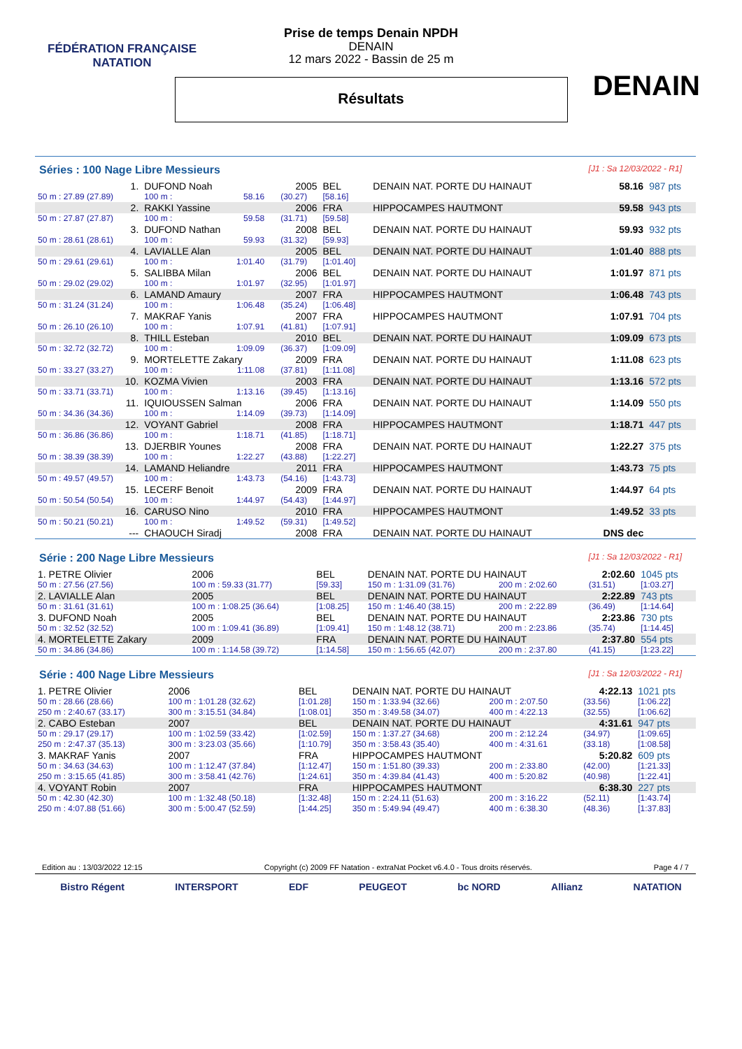FÉDÉRATION FRANÇAISE
NATATION
DENAIN
Prise de temps Denain NPDH
DENAIN
12 mars 2022 - Bassin de 25 m
Résultats
Séries : 100 Nage Libre Messieurs [J1 : Sa 12/03/2022 - R1]
| 1. | DUFOND Noah | | | 2005 | BEL | DENAIN NAT. PORTE DU HAINAUT | 58.16 | 987 pts |
| 50 m : 27.89 (27.89) | 100 m : | 58.16 | | (30.27) | [58.16] | | | |
| 2. | RAKKI Yassine | | | 2006 | FRA | HIPPOCAMPES HAUTMONT | 59.58 | 943 pts |
| 50 m : 27.87 (27.87) | 100 m : | 59.58 | | (31.71) | [59.58] | | | |
| 3. | DUFOND Nathan | | | 2008 | BEL | DENAIN NAT. PORTE DU HAINAUT | 59.93 | 932 pts |
| 50 m : 28.61 (28.61) | 100 m : | 59.93 | | (31.32) | [59.93] | | | |
| 4. | LAVIALLE Alan | | | 2005 | BEL | DENAIN NAT. PORTE DU HAINAUT | 1:01.40 | 888 pts |
| 50 m : 29.61 (29.61) | 100 m : | 1:01.40 | | (31.79) | [1:01.40] | | | |
| 5. | SALIBBA Milan | | | 2006 | BEL | DENAIN NAT. PORTE DU HAINAUT | 1:01.97 | 871 pts |
| 50 m : 29.02 (29.02) | 100 m : | 1:01.97 | | (32.95) | [1:01.97] | | | |
| 6. | LAMAND Amaury | | | 2007 | FRA | HIPPOCAMPES HAUTMONT | 1:06.48 | 743 pts |
| 50 m : 31.24 (31.24) | 100 m : | 1:06.48 | | (35.24) | [1:06.48] | | | |
| 7. | MAKRAF Yanis | | | 2007 | FRA | HIPPOCAMPES HAUTMONT | 1:07.91 | 704 pts |
| 50 m : 26.10 (26.10) | 100 m : | 1:07.91 | | (41.81) | [1:07.91] | | | |
| 8. | THILL Esteban | | | 2010 | BEL | DENAIN NAT. PORTE DU HAINAUT | 1:09.09 | 673 pts |
| 50 m : 32.72 (32.72) | 100 m : | 1:09.09 | | (36.37) | [1:09.09] | | | |
| 9. | MORTELETTE Zakary | | | 2009 | FRA | DENAIN NAT. PORTE DU HAINAUT | 1:11.08 | 623 pts |
| 50 m : 33.27 (33.27) | 100 m : | 1:11.08 | | (37.81) | [1:11.08] | | | |
| 10. | KOZMA Vivien | | | 2003 | FRA | DENAIN NAT. PORTE DU HAINAUT | 1:13.16 | 572 pts |
| 50 m : 33.71 (33.71) | 100 m : | 1:13.16 | | (39.45) | [1:13.16] | | | |
| 11. | IQUIOUSSEN Salman | | | 2006 | FRA | DENAIN NAT. PORTE DU HAINAUT | 1:14.09 | 550 pts |
| 50 m : 34.36 (34.36) | 100 m : | 1:14.09 | | (39.73) | [1:14.09] | | | |
| 12. | VOYANT Gabriel | | | 2008 | FRA | HIPPOCAMPES HAUTMONT | 1:18.71 | 447 pts |
| 50 m : 36.86 (36.86) | 100 m : | 1:18.71 | | (41.85) | [1:18.71] | | | |
| 13. | DJERBIR Younes | | | 2008 | FRA | DENAIN NAT. PORTE DU HAINAUT | 1:22.27 | 375 pts |
| 50 m : 38.39 (38.39) | 100 m : | 1:22.27 | | (43.88) | [1:22.27] | | | |
| 14. | LAMAND Heliandre | | | 2011 | FRA | HIPPOCAMPES HAUTMONT | 1:43.73 | 75 pts |
| 50 m : 49.57 (49.57) | 100 m : | 1:43.73 | | (54.16) | [1:43.73] | | | |
| 15. | LECERF Benoit | | | 2009 | FRA | DENAIN NAT. PORTE DU HAINAUT | 1:44.97 | 64 pts |
| 50 m : 50.54 (50.54) | 100 m : | 1:44.97 | | (54.43) | [1:44.97] | | | |
| 16. | CARUSO Nino | | | 2010 | FRA | HIPPOCAMPES HAUTMONT | 1:49.52 | 33 pts |
| 50 m : 50.21 (50.21) | 100 m : | 1:49.52 | | (59.31) | [1:49.52] | | | |
| --- | CHAOUCH Siradj | | | 2008 | FRA | DENAIN NAT. PORTE DU HAINAUT | DNS dec | |
Série : 200 Nage Libre Messieurs [J1 : Sa 12/03/2022 - R1]
| 1. PETRE Olivier | 2006 | BEL | DENAIN NAT. PORTE DU HAINAUT | | 2:02.60 | 1045 pts |
| 50 m : 27.56 (27.56) | 100 m : 59.33 (31.77) | [59.33] | 150 m : 1:31.09 (31.76) | 200 m : 2:02.60 | (31.51) | [1:03.27] |
| 2. LAVIALLE Alan | 2005 | BEL | DENAIN NAT. PORTE DU HAINAUT | | 2:22.89 | 743 pts |
| 50 m : 31.61 (31.61) | 100 m : 1:08.25 (36.64) | [1:08.25] | 150 m : 1:46.40 (38.15) | 200 m : 2:22.89 | (36.49) | [1:14.64] |
| 3. DUFOND Noah | 2005 | BEL | DENAIN NAT. PORTE DU HAINAUT | | 2:23.86 | 730 pts |
| 50 m : 32.52 (32.52) | 100 m : 1:09.41 (36.89) | [1:09.41] | 150 m : 1:48.12 (38.71) | 200 m : 2:23.86 | (35.74) | [1:14.45] |
| 4. MORTELETTE Zakary | 2009 | FRA | DENAIN NAT. PORTE DU HAINAUT | | 2:37.80 | 554 pts |
| 50 m : 34.86 (34.86) | 100 m : 1:14.58 (39.72) | [1:14.58] | 150 m : 1:56.65 (42.07) | 200 m : 2:37.80 | (41.15) | [1:23.22] |
Série : 400 Nage Libre Messieurs [J1 : Sa 12/03/2022 - R1]
| 1. PETRE Olivier | 2006 | BEL | DENAIN NAT. PORTE DU HAINAUT | | 4:22.13 | 1021 pts |
| 50 m : 28.66 (28.66) | 100 m : 1:01.28 (32.62) | [1:01.28] | 150 m : 1:33.94 (32.66) | 200 m : 2:07.50 | (33.56) | [1:06.22] |
| 250 m : 2:40.67 (33.17) | 300 m : 3:15.51 (34.84) | [1:08.01] | 350 m : 3:49.58 (34.07) | 400 m : 4:22.13 | (32.55) | [1:06.62] |
| 2. CABO Esteban | 2007 | BEL | DENAIN NAT. PORTE DU HAINAUT | | 4:31.61 | 947 pts |
| 50 m : 29.17 (29.17) | 100 m : 1:02.59 (33.42) | [1:02.59] | 150 m : 1:37.27 (34.68) | 200 m : 2:12.24 | (34.97) | [1:09.65] |
| 250 m : 2:47.37 (35.13) | 300 m : 3:23.03 (35.66) | [1:10.79] | 350 m : 3:58.43 (35.40) | 400 m : 4:31.61 | (33.18) | [1:08.58] |
| 3. MAKRAF Yanis | 2007 | FRA | HIPPOCAMPES HAUTMONT | | 5:20.82 | 609 pts |
| 50 m : 34.63 (34.63) | 100 m : 1:12.47 (37.84) | [1:12.47] | 150 m : 1:51.80 (39.33) | 200 m : 2:33.80 | (42.00) | [1:21.33] |
| 250 m : 3:15.65 (41.85) | 300 m : 3:58.41 (42.76) | [1:24.61] | 350 m : 4:39.84 (41.43) | 400 m : 5:20.82 | (40.98) | [1:22.41] |
| 4. VOYANT Robin | 2007 | FRA | HIPPOCAMPES HAUTMONT | | 6:38.30 | 227 pts |
| 50 m : 42.30 (42.30) | 100 m : 1:32.48 (50.18) | [1:32.48] | 150 m : 2:24.11 (51.63) | 200 m : 3:16.22 | (52.11) | [1:43.74] |
| 250 m : 4:07.88 (51.66) | 300 m : 5:00.47 (52.59) | [1:44.25] | 350 m : 5:49.94 (49.47) | 400 m : 6:38.30 | (48.36) | [1:37.83] |
Edition au : 13/03/2022 12:15 Copyright (c) 2009 FF Natation - extraNat Pocket v6.4.0 - Tous droits réservés. Page 4 / 7
Bistro Régent INTERSPORT EDF PEUGEOT bc NORD Allianz NATATION